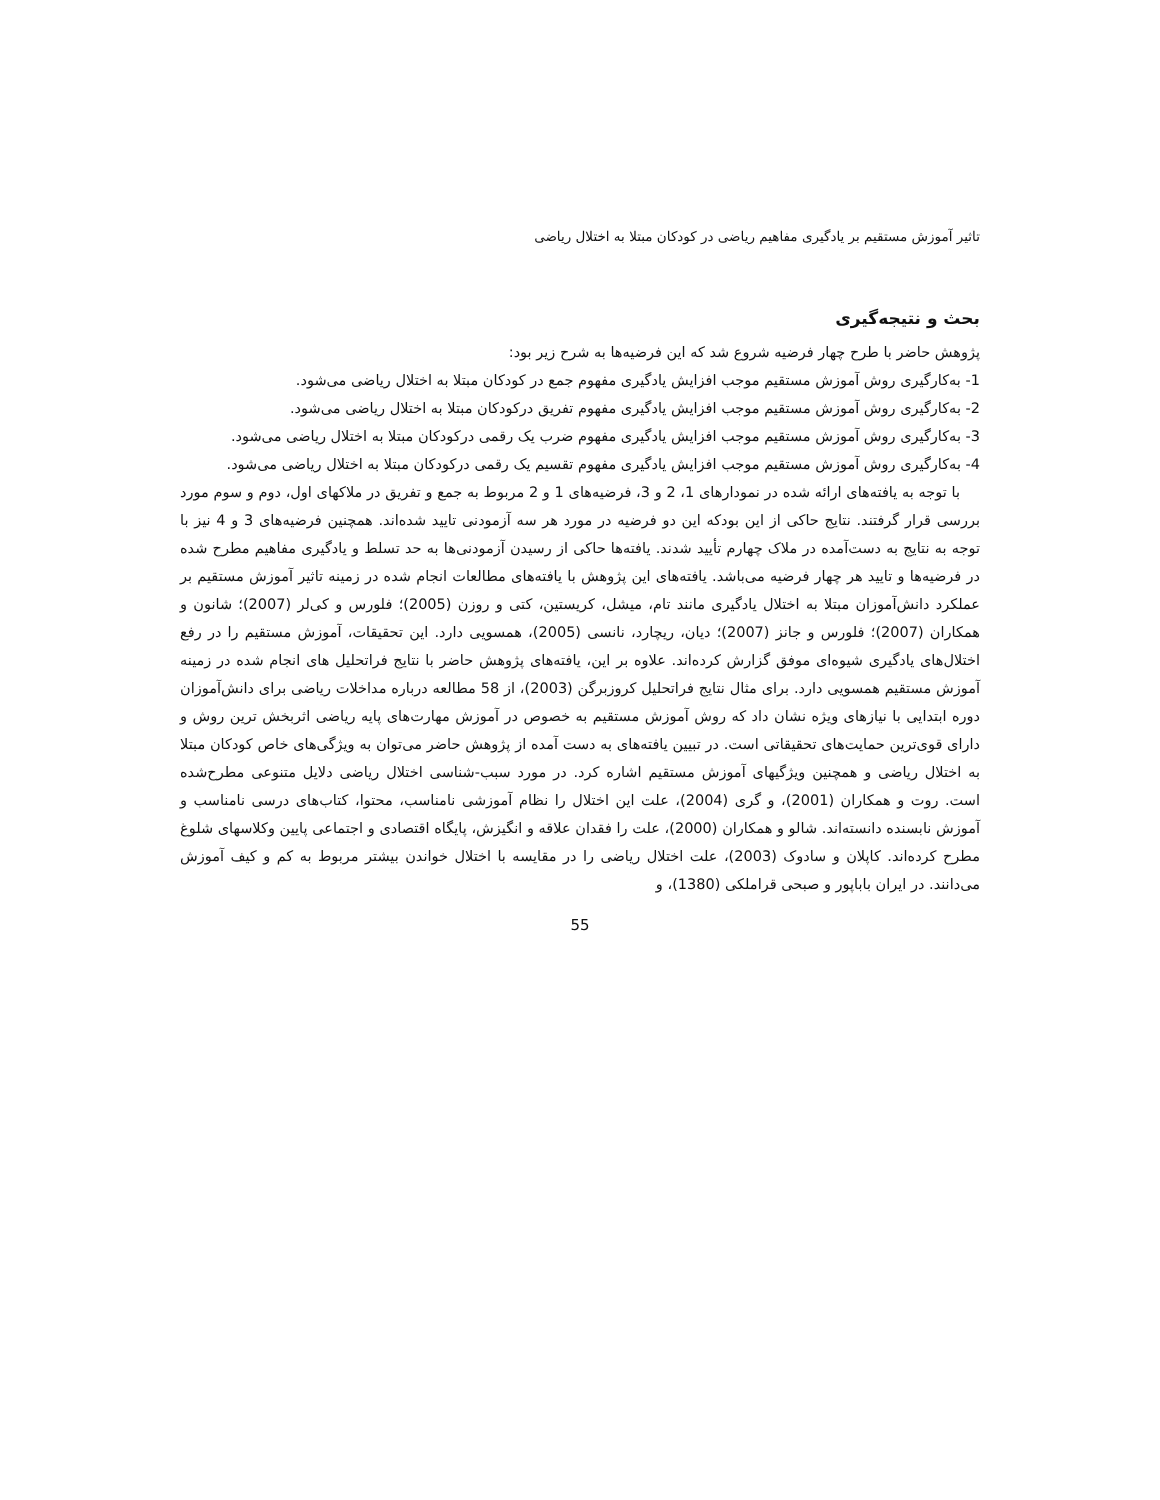تاثیر آموزش مستقیم بر یادگیری مفاهیم ریاضی در کودکان مبتلا به اختلال ریاضی
بحث و نتیجه‌گیری
پژوهش حاضر با طرح چهار فرضیه شروع شد که این فرضیه‌ها به شرح زیر بود:
1- به‌کارگیری روش آموزش مستقیم موجب افزایش یادگیری مفهوم جمع در کودکان مبتلا به اختلال ریاضی می‌شود.
2- به‌کارگیری روش آموزش مستقیم موجب افزایش یادگیری مفهوم تفریق درکودکان مبتلا به اختلال ریاضی می‌شود.
3- به‌کارگیری روش آموزش مستقیم موجب افزایش یادگیری مفهوم ضرب یک رقمی درکودکان مبتلا به اختلال ریاضی می‌شود.
4- به‌کارگیری روش آموزش مستقیم موجب افزایش یادگیری مفهوم تقسیم یک رقمی درکودکان مبتلا به اختلال ریاضی می‌شود.
با توجه به یافته‌های ارائه شده در نمودارهای 1، 2 و 3، فرضیه‌های 1 و 2 مربوط به جمع و تفریق در ملاکهای اول، دوم و سوم مورد بررسی قرار گرفتند. نتایج حاکی از این بودکه این دو فرضیه در مورد هر سه آزمودنی تایید شده‌اند. همچنین فرضیه‌های 3 و 4 نیز با توجه به نتایج به دست‌آمده در ملاک چهارم تأیید شدند. یافته‌ها حاکی از رسیدن آزمودنی‌ها به حد تسلط و یادگیری مفاهیم مطرح شده در فرضیه‌ها و تایید هر چهار فرضیه می‌باشد. یافته‌های این پژوهش با یافته‌های مطالعات انجام شده در زمینه تاثیر آموزش مستقیم بر عملکرد دانش‌آموزان مبتلا به اختلال یادگیری مانند تام، میشل، کریستین، کتی و روزن (2005)؛ فلورس و کی‌لر (2007)؛ شانون و همکاران (2007)؛ فلورس و جانز (2007)؛ دیان، ریچارد، نانسی (2005)، همسویی دارد. این تحقیقات، آموزش مستقیم را در رفع اختلال‌های یادگیری شیوه‌ای موفق گزارش کرده‌اند. علاوه بر این، یافته‌های پژوهش حاضر با نتایج فراتحلیل های انجام شده در زمینه آموزش مستقیم همسویی دارد. برای مثال نتایج فراتحلیل کروزبرگن (2003)، از 58 مطالعه درباره مداخلات ریاضی برای دانش‌آموزان دوره ابتدایی با نیازهای ویژه نشان داد که روش آموزش مستقیم به خصوص در آموزش مهارت‌های پایه ریاضی اثربخش ترین روش و دارای قوی‌ترین حمایت‌های تحقیقاتی است. در تبیین یافته‌های به دست آمده از پژوهش حاضر می‌توان به ویژگی‌های خاص کودکان مبتلا به اختلال ریاضی و همچنین ویژگیهای آموزش مستقیم اشاره کرد. در مورد سبب-شناسی اختلال ریاضی دلایل متنوعی مطرح‌شده است. روت و همکاران (2001)، و گری (2004)، علت این اختلال را نظام آموزشی نامناسب، محتوا، کتاب‌های درسی نامناسب و آموزش نابسنده دانسته‌اند. شالو و همکاران (2000)، علت را فقدان علاقه و انگیزش، پایگاه اقتصادی و اجتماعی پایین وکلاسهای شلوغ مطرح کرده‌اند. کاپلان و سادوک (2003)، علت اختلال ریاضی را در مقایسه با اختلال خواندن بیشتر مربوط به کم و کیف آموزش می‌دانند. در ایران باباپور و صبحی قراملکی (1380)، و
55